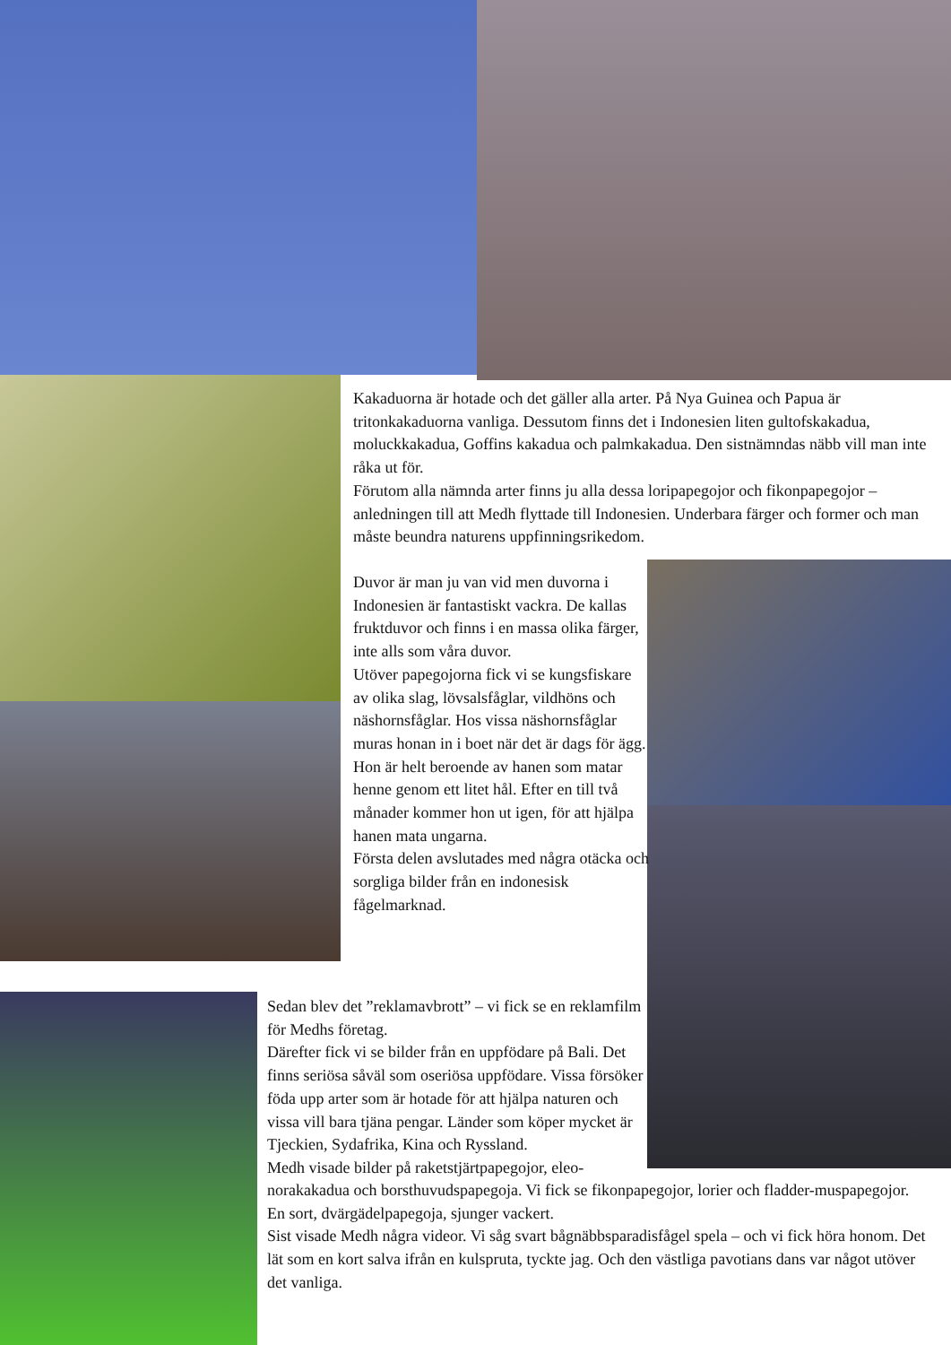Kakaduorna är hotade och det gäller alla arter. På Nya Guinea och Papua är tritonkakaduorna vanliga. Dessutom finns det i Indonesien liten gultofskakadua, moluckkakadua, Goffins kakadua och palmkakadua. Den sistnämndas näbb vill man inte råka ut för.
Förutom alla nämnda arter finns ju alla dessa loripapegojor och fikonpapegojor – anledningen till att Medh flyttade till Indonesien. Underbara färger och former och man måste beundra naturens uppfinningsrikedom.
Duvor är man ju van vid men duvorna i Indonesien är fantastiskt vackra. De kallas fruktduvor och finns i en massa olika färger, inte alls som våra duvor.
Utöver papegojorna fick vi se kungsfiskare av olika slag, lövsalsfåglar, vildhöns och näshornsfåglar. Hos vissa näshornsfåglar muras honan in i boet när det är dags för ägg. Hon är helt beroende av hanen som matar henne genom ett litet hål. Efter en till två månader kommer hon ut igen, för att hjälpa hanen mata ungarna.
Första delen avslutades med några otäcka och sorgliga bilder från en indonesisk fågelmarknad.
Sedan blev det ”reklamavbrott” – vi fick se en reklamfilm för Medhs företag.
Därefter fick vi se bilder från en uppfödare på Bali. Det finns seriösa såväl som oseriösa uppfödare. Vissa försöker föda upp arter som är hotade för att hjälpa naturen och vissa vill bara tjäna pengar. Länder som köper mycket är Tjeckien, Sydafrika, Kina och Ryssland.
Medh visade bilder på raketstjärtpapegojor, eleo-
norakakadua och borsthuvudspapegoja. Vi fick se fikonpapegojor, lorier och fladder-muspapegojor. En sort, dvärgädelpapegoja, sjunger vackert.
Sist visade Medh några videor. Vi såg svart bågnäbbsparadisfågel spela – och vi fick höra honom. Det lät som en kort salva ifrån en kulspruta, tyckte jag. Och den västliga pavotians dans var något utöver det vanliga.